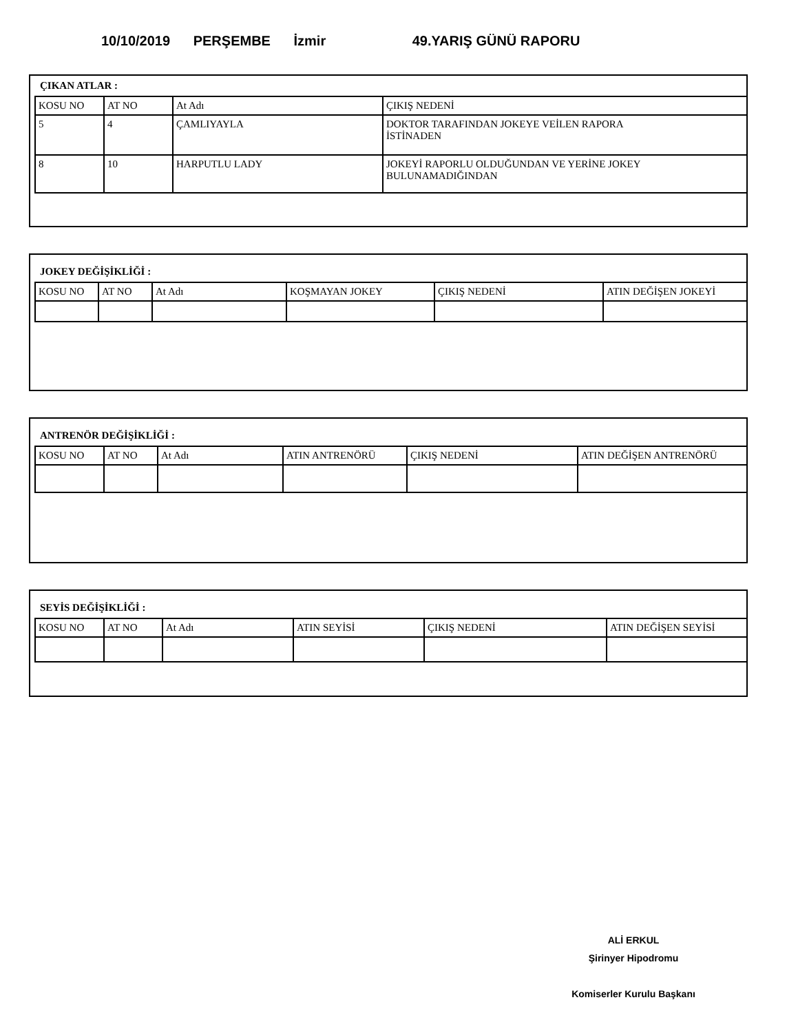10/10/2019 PERŞEMBE İzmir 49.YARIŞ GÜNÜ RAPORU
ÇIKAN ATLAR :
| KOSU NO | AT NO | At Adı | ÇIKIŞ NEDENİ |
| 5 | 4 | ÇAMLIYAYLA | DOKTOR TARAFINDAN JOKEYE VEİLEN RAPORA İSTİNADEN |
| 8 | 10 | HARPUTLU LADY | JOKEYİ RAPORLU OLDUĞUNDAN VE YERİNE JOKEY BULUNAMADIĞINDAN |
JOKEY DEĞİŞİKLİĞİ :
| KOSU NO | AT NO | At Adı | KOŞMAYAN JOKEY | ÇIKIŞ NEDENİ | ATIN DEĞİŞEN JOKEYİ |
ANTRENÖR DEĞİŞİKLİĞİ :
| KOSU NO | AT NO | At Adı | ATIN ANTRENÖRÜ | ÇIKIŞ NEDENİ | ATIN DEĞİŞEN ANTRENÖRÜ |
SEYİS DEĞİŞİKLİĞİ :
| KOSU NO | AT NO | At Adı | ATIN SEYİSİ | ÇIKIŞ NEDENİ | ATIN DEĞİŞEN SEYİSİ |
ALİ ERKUL
Şirinyer Hipodromu
Komiserler Kurulu Başkanı